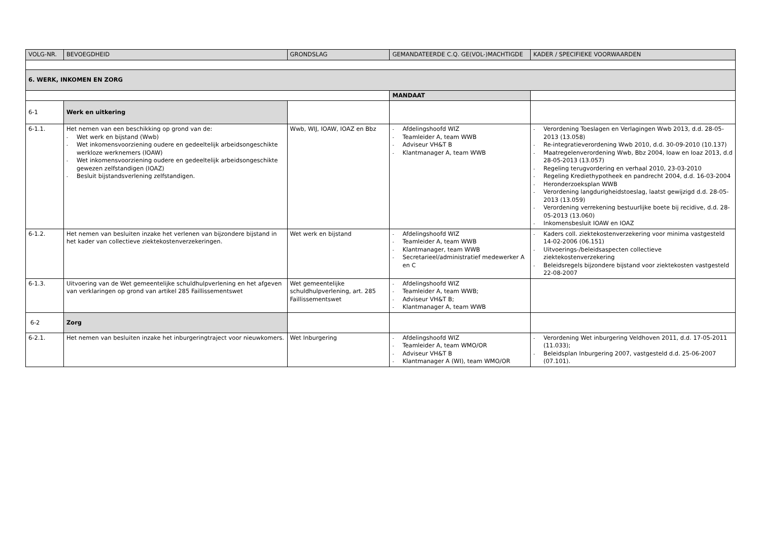| VOLG-NR. | BEVOEGDHEID | GRONDSLAG | GEMANDATEERDE C.Q. GE(VOL-)MACHTIGDE | KADER / SPECIFIEKE VOORWAARDEN |
| --- | --- | --- | --- | --- |
| 6. WERK, INKOMEN EN ZORG | | | | |
| | | | MANDAAT | |
| 6-1 | Werk en uitkering | | | |
| 6-1.1. | Het nemen van een beschikking op grond van de: - Wet werk en bijstand (Wwb) - Wet inkomensvoorziening oudere en gedeeltelijk arbeidsongeschikte werkloze werknemers (IOAW) - Wet inkomensvoorziening oudere en gedeeltelijk arbeidsongeschikte gewezen zelfstandigen (IOAZ) - Besluit bijstandsverlening zelfstandigen. | Wwb, WIJ, IOAW, IOAZ en Bbz | - Afdelingshoofd WIZ - Teamleider A, team WWB - Adviseur VH&T B - Klantmanager A, team WWB | - Verordening Toeslagen en Verlagingen Wwb 2013, d.d. 28-05-2013 (13.058) - Re-integratieverordening Wwb 2010, d.d. 30-09-2010 (10.137) - Maatregelenverordening Wwb, Bbz 2004, Ioaw en Ioaz 2013, d.d 28-05-2013 (13.057) - Regeling terugvordering en verhaal 2010, 23-03-2010 - Regeling Krediethypotheek en pandrecht 2004, d.d. 16-03-2004 - Heronderzoeksplan WWB - Verordening langdurigheidstoeslag, laatst gewijzigd d.d. 28-05-2013 (13.059) - Verordening verrekening bestuurlijke boete bij recidive, d.d. 28-05-2013 (13.060) - Inkomensbesluit IOAW en IOAZ |
| 6-1.2. | Het nemen van besluiten inzake het verlenen van bijzondere bijstand in het kader van collectieve ziektekostenverzekeringen. | Wet werk en bijstand | - Afdelingshoofd WIZ - Teamleider A, team WWB - Klantmanager, team WWB - Secretarieel/administratief medewerker A en C | - Kaders coll. ziektekostenverzekering voor minima vastgesteld 14-02-2006 (06.151) - Uitvoerings-/beleidsaspecten collectieve ziektekostenverzekering - Beleidsregels bijzondere bijstand voor ziektekosten vastgesteld 22-08-2007 |
| 6-1.3. | Uitvoering van de Wet gemeentelijke schuldhulpverlening en het afgeven van verklaringen op grond van artikel 285 Faillissementswet | Wet gemeentelijke schuldhulpverlening, art. 285 Faillissementswet | - Afdelingshoofd WIZ - Teamleider A, team WWB; - Adviseur VH&T B; - Klantmanager A, team WWB | |
| 6-2 | Zorg | | | |
| 6-2.1. | Het nemen van besluiten inzake het inburgeringtraject voor nieuwkomers. | Wet Inburgering | - Afdelingshoofd WIZ - Teamleider A, team WMO/OR - Adviseur VH&T B - Klantmanager A (WI), team WMO/OR | - Verordening Wet inburgering Veldhoven 2011, d.d. 17-05-2011 (11.033); - Beleidsplan Inburgering 2007, vastgesteld d.d. 25-06-2007 (07.101). |